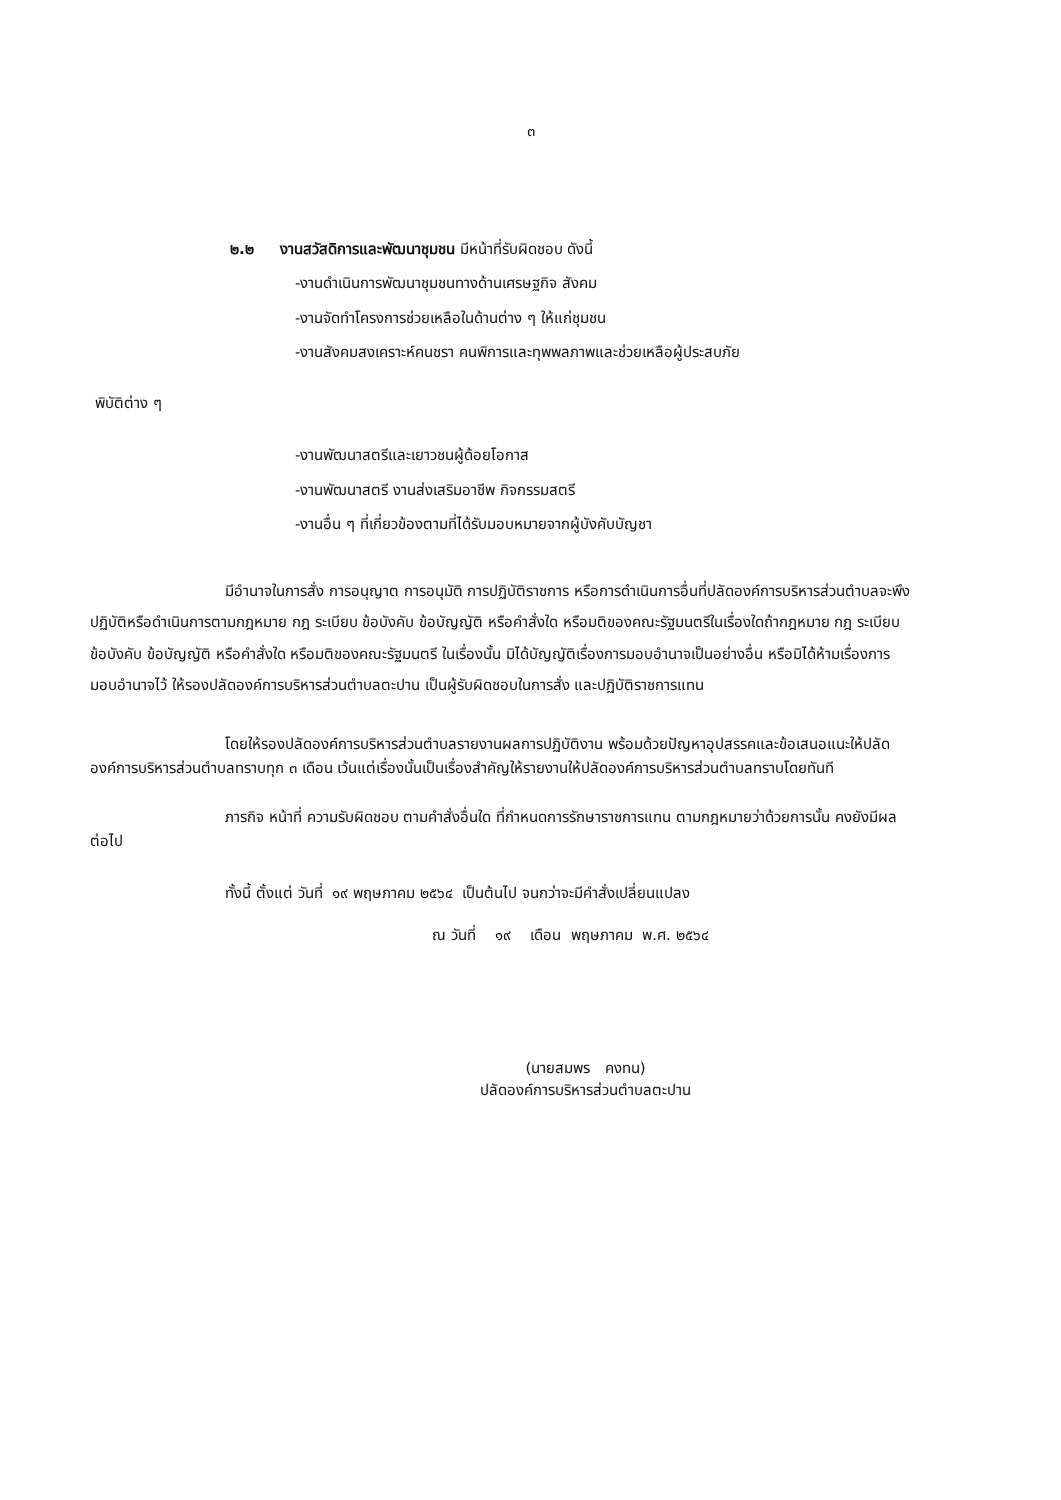๓
๒.๒ งานสวัสดิการและพัฒนาชุมชน มีหน้าที่รับผิดชอบ ดังนี้
-งานดำเนินการพัฒนาชุมชนทางด้านเศรษฐกิจ สังคม
-งานจัดทำโครงการช่วยเหลือในด้านต่าง ๆ ให้แก่ชุมชน
-งานสังคมสงเคราะห์คนชรา คนพิการและทุพพลภาพและช่วยเหลือผู้ประสบภัย
พิบัติต่าง ๆ
-งานพัฒนาสตรีและเยาวชนผู้ด้อยโอกาส
-งานพัฒนาสตรี งานส่งเสริมอาชีพ กิจกรรมสตรี
-งานอื่น ๆ ที่เกี่ยวข้องตามที่ได้รับมอบหมายจากผู้บังคับบัญชา
มีอำนาจในการสั่ง การอนุญาต การอนุมัติ การปฏิบัติราชการ หรือการดำเนินการอื่นที่ปลัดองค์การบริหารส่วนตำบลจะพึงปฏิบัติหรือดำเนินการตามกฎหมาย กฎ ระเบียบ ข้อบังคับ ข้อบัญญัติ หรือคำสั่งใด หรือมติของคณะรัฐมนตรีในเรื่องใดถ้ากฎหมาย กฎ ระเบียบ ข้อบังคับ ข้อบัญญัติ หรือคำสั่งใด หรือมติของคณะรัฐมนตรี ในเรื่องนั้น มิได้บัญญัติเรื่องการมอบอำนาจเป็นอย่างอื่น หรือมิได้ห้ามเรื่องการมอบอำนาจไว้ ให้รองปลัดองค์การบริหารส่วนตำบลตะปาน เป็นผู้รับผิดชอบในการสั่ง และปฏิบัติราชการแทน
โดยให้รองปลัดองค์การบริหารส่วนตำบลรายงานผลการปฏิบัติงาน พร้อมด้วยปัญหาอุปสรรคและข้อเสนอแนะให้ปลัดองค์การบริหารส่วนตำบลทราบทุก ๓ เดือน เว้นแต่เรื่องนั้นเป็นเรื่องสำคัญให้รายงานให้ปลัดองค์การบริหารส่วนตำบลทราบโดยทันที
ภารกิจ หน้าที่ ความรับผิดชอบ ตามคำสั่งอื่นใด ที่กำหนดการรักษาราชการแทน ตามกฎหมายว่าด้วยการนั้น คงยังมีผลต่อไป
ทั้งนี้ ตั้งแต่ วันที่ ๑๙ พฤษภาคม ๒๕๖๔ เป็นต้นไป จนกว่าจะมีคำสั่งเปลี่ยนแปลง
ณ วันที่ ๑๙ เดือน พฤษภาคม พ.ศ. ๒๕๖๔
(นายสมพร คงทน)
ปลัดองค์การบริหารส่วนตำบลตะปาน